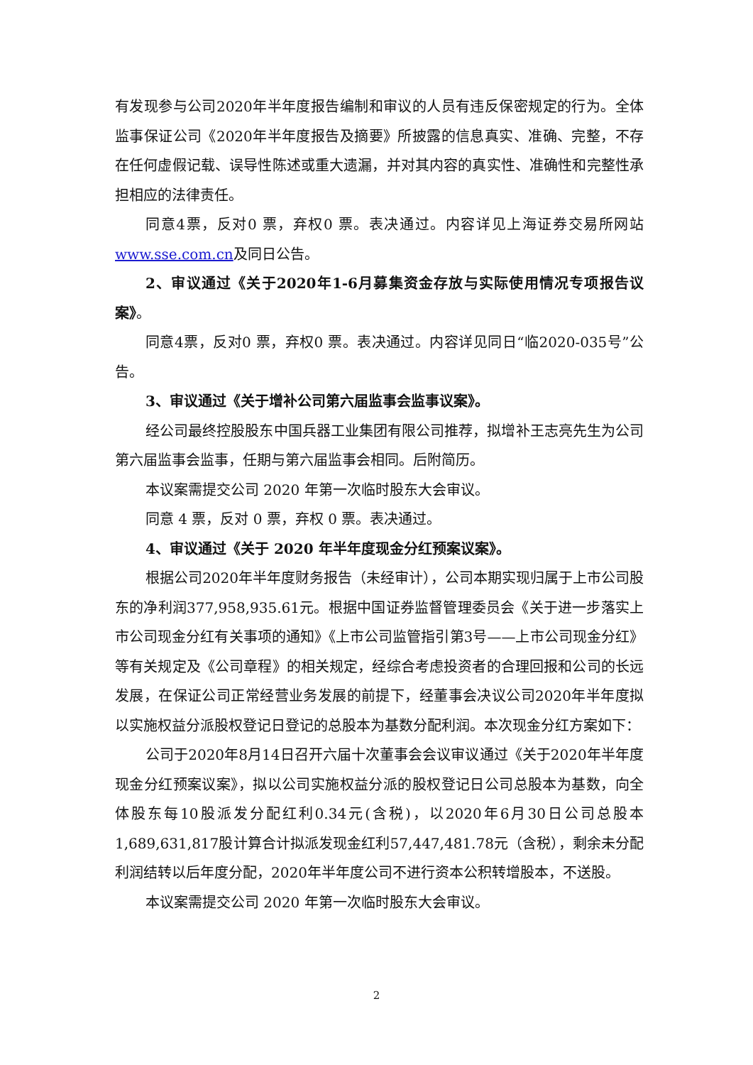有发现参与公司2020年半年度报告编制和审议的人员有违反保密规定的行为。全体监事保证公司《2020年半年度报告及摘要》所披露的信息真实、准确、完整，不存在任何虚假记载、误导性陈述或重大遗漏，并对其内容的真实性、准确性和完整性承担相应的法律责任。
同意4票，反对0 票，弃权0 票。表决通过。内容详见上海证券交易所网站www.sse.com.cn及同日公告。
2、审议通过《关于2020年1-6月募集资金存放与实际使用情况专项报告议案》。
同意4票，反对0 票，弃权0 票。表决通过。内容详见同日“临2020-035号”公告。
3、审议通过《关于增补公司第六届监事会监事议案》。
经公司最终控股股东中国兵器工业集团有限公司推荐，拟增补王志亮先生为公司第六届监事会监事，任期与第六届监事会相同。后附简历。
本议案需提交公司 2020 年第一次临时股东大会审议。
同意 4 票，反对 0 票，弃权 0 票。表决通过。
4、审议通过《关于 2020 年半年度现金分红预案议案》。
根据公司2020年半年度财务报告（未经审计），公司本期实现归属于上市公司股东的净利润377,958,935.61元。根据中国证券监督管理委员会《关于进一步落实上市公司现金分红有关事项的通知》《上市公司监管指引第3号——上市公司现金分红》等有关规定及《公司章程》的相关规定，经综合考虑投资者的合理回报和公司的长远发展，在保证公司正常经营业务发展的前提下，经董事会决议公司2020年半年度拟以实施权益分派股权登记日登记的总股本为基数分配利润。本次现金分红方案如下：
公司于2020年8月14日召开六届十次董事会会议审议通过《关于2020年半年度现金分红预案议案》，拟以公司实施权益分派的股权登记日公司总股本为基数，向全体股东每10股派发分配红利0.34元(含税)，以2020年6月30日公司总股本1,689,631,817股计算合计拟派发现金红利57,447,481.78元（含税），剩余未分配利润结转以后年度分配，2020年半年度公司不进行资本公积转增股本，不送股。
本议案需提交公司 2020 年第一次临时股东大会审议。
2